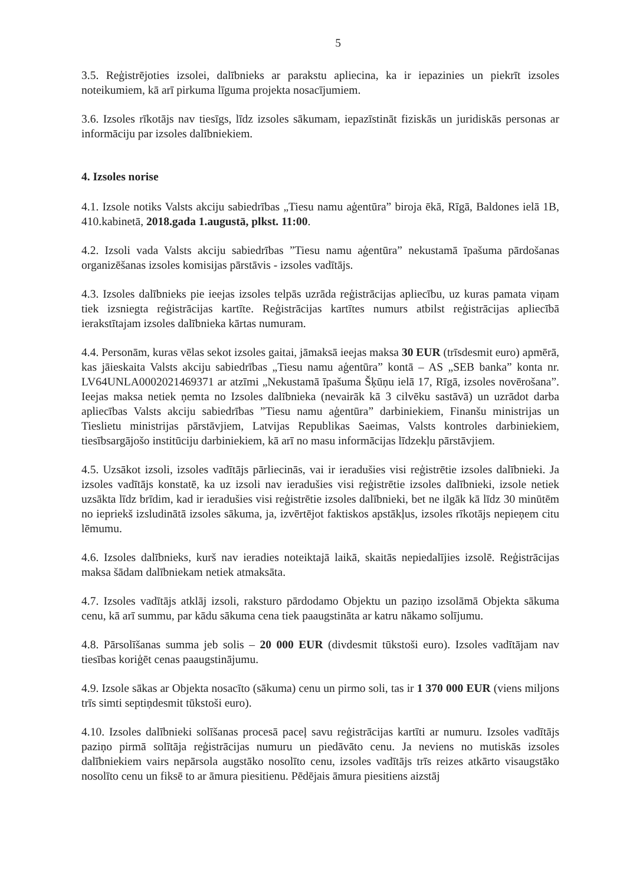5
3.5. Reģistrējoties izsolei, dalībnieks ar parakstu apliecina, ka ir iepazinies un piekrīt izsoles noteikumiem, kā arī pirkuma līguma projekta nosacījumiem.
3.6. Izsoles rīkotājs nav tiesīgs, līdz izsoles sākumam, iepazīstināt fiziskās un juridiskās personas ar informāciju par izsoles dalībniekiem.
4. Izsoles norise
4.1. Izsole notiks Valsts akciju sabiedrības „Tiesu namu aģentūra” biroja ēkā, Rīgā, Baldones ielā 1B, 410.kabinetā, 2018.gada 1.augustā, plkst. 11:00.
4.2. Izsoli vada Valsts akciju sabiedrības ”Tiesu namu aģentūra” nekustamā īpašuma pārdošanas organizēšanas izsoles komisijas pārstāvis - izsoles vadītājs.
4.3. Izsoles dalībnieks pie ieejas izsoles telpās uzrāda reģistrācijas apliecību, uz kuras pamata viņam tiek izsniegta reģistrācijas kartīte. Reģistrācijas kartītes numurs atbilst reģistrācijas apliecībā ierakstītajam izsoles dalībnieka kārtas numuram.
4.4. Personām, kuras vēlas sekot izsoles gaitai, jāmaksā ieejas maksa 30 EUR (trīsdesmit euro) apmērā, kas jāieskaita Valsts akciju sabiedrības „Tiesu namu aģentūra” kontā – AS „SEB banka” konta nr. LV64UNLA0002021469371 ar atzīmi „Nekustamā īpašuma Šķūņu ielā 17, Rīgā, izsoles novērošana”. Ieejas maksa netiek ņemta no Izsoles dalībnieka (nevairāk kā 3 cilvēku sastāvā) un uzrādot darba apliecības Valsts akciju sabiedrības ”Tiesu namu aģentūra” darbiniekiem, Finanšu ministrijas un Tieslietu ministrijas pārstāvjiem, Latvijas Republikas Saeimas, Valsts kontroles darbiniekiem, tiesībsargājošo institūciju darbiniekiem, kā arī no masu informācijas līdzekļu pārstāvjiem.
4.5. Uzsākot izsoli, izsoles vadītājs pārliecinās, vai ir ieradušies visi reģistrētie izsoles dalībnieki. Ja izsoles vadītājs konstatē, ka uz izsoli nav ieradušies visi reģistrētie izsoles dalībnieki, izsole netiek uzsākta līdz brīdim, kad ir ieradušies visi reģistrētie izsoles dalībnieki, bet ne ilgāk kā līdz 30 minūtēm no iepriekš izsludinātā izsoles sākuma, ja, izvērtējot faktiskos apstākļus, izsoles rīkotājs nepieņem citu lēmumu.
4.6. Izsoles dalībnieks, kurš nav ieradies noteiktajā laikā, skaitās nepiedalījies izsolē. Reģistrācijas maksa šādam dalībniekam netiek atmaksāta.
4.7. Izsoles vadītājs atklāj izsoli, raksturo pārdodamo Objektu un paziņo izsolāmā Objekta sākuma cenu, kā arī summu, par kādu sākuma cena tiek paaugstināta ar katru nākamo solījumu.
4.8. Pārsolīšanas summa jeb solis – 20 000 EUR (divdesmit tūkstoši euro). Izsoles vadītājam nav tiesības koriģēt cenas paaugstinājumu.
4.9. Izsole sākas ar Objekta nosacīto (sākuma) cenu un pirmo soli, tas ir 1 370 000 EUR (viens miljons trīs simti septiņdesmit tūkstoši euro).
4.10. Izsoles dalībnieki solīšanas procesā paceļ savu reģistrācijas kartīti ar numuru. Izsoles vadītājs paziņo pirmā solītāja reģistrācijas numuru un piedāvāto cenu. Ja neviens no mutiskās izsoles dalībniekiem vairs nepārsola augstāko nosolīto cenu, izsoles vadītājs trīs reizes atkārto visaugstāko nosolīto cenu un fiksē to ar āmura piesitienu. Pēdējais āmura piesitiens aizstāj